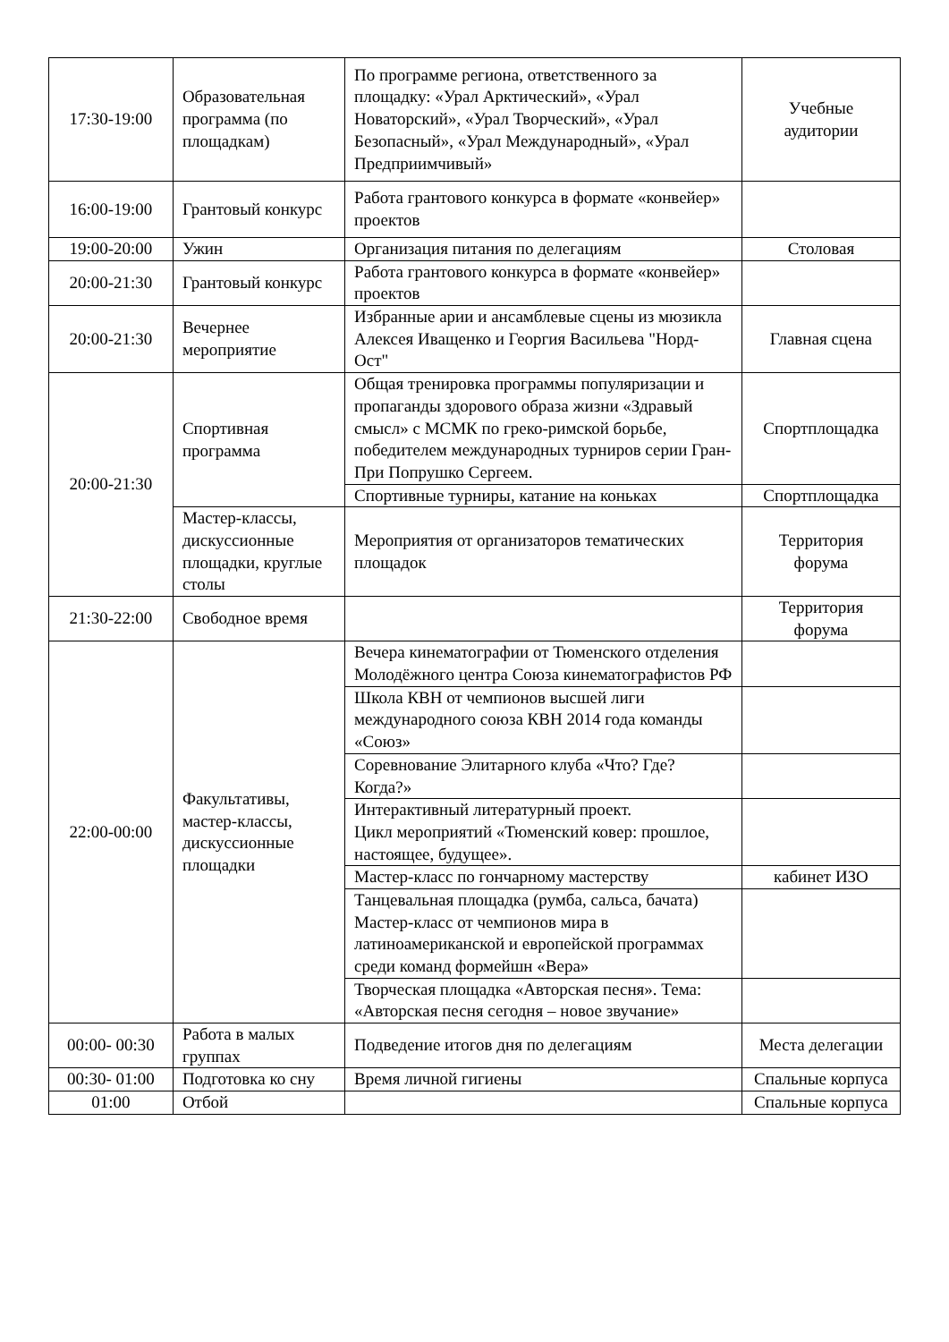| 17:30-19:00 | Образовательная программа (по площадкам) | По программе региона, ответственного за площадку: «Урал Арктический», «Урал Новаторский», «Урал Творческий», «Урал Безопасный», «Урал Международный», «Урал Предприимчивый» | Учебные аудитории |
| 16:00-19:00 | Грантовый конкурс | Работа грантового конкурса в формате «конвейер» проектов | |
| 19:00-20:00 | Ужин | Организация питания по делегациям | Столовая |
| 20:00-21:30 | Грантовый конкурс | Работа грантового конкурса в формате «конвейер» проектов | |
| 20:00-21:30 | Вечернее мероприятие | Избранные арии и ансамблевые сцены из мюзикла Алексея Иващенко и Георгия Васильева "Норд-Ост" | Главная сцена |
| 20:00-21:30 | Спортивная программа | Общая тренировка программы популяризации и пропаганды здорового образа жизни «Здравый смысл» с МСМК по греко-римской борьбе, победителем международных турниров серии Гран-При Попрушко Сергеем. | Спортплощадка |
| | | Спортивные турниры, катание на коньках | Спортплощадка |
| | Мастер-классы, дискуссионные площадки, круглые столы | Мероприятия от организаторов тематических площадок | Территория форума |
| 21:30-22:00 | Свободное время | | Территория форума |
| 22:00-00:00 | Факультативы, мастер-классы, дискуссионные площадки | Вечера кинематографии от Тюменского отделения Молодёжного центра Союза кинематографистов РФ | |
| | | Школа КВН от чемпионов высшей лиги международного союза КВН 2014 года команды «Союз» | |
| | | Соревнование Элитарного клуба «Что? Где? Когда?» | |
| | | Интерактивный литературный проект. Цикл мероприятий «Тюменский ковер: прошлое, настоящее, будущее». | |
| | | Мастер-класс по гончарному мастерству | кабинет ИЗО |
| | | Танцевальная площадка (румба, сальса, бачата) Мастер-класс от чемпионов мира в латиноамериканской и европейской программах среди команд формейшн «Вера» | |
| | | Творческая площадка «Авторская песня». Тема: «Авторская песня сегодня – новое звучание» | |
| 00:00- 00:30 | Работа в малых группах | Подведение итогов дня по делегациям | Места делегации |
| 00:30- 01:00 | Подготовка ко сну | Время личной гигиены | Спальные корпуса |
| 01:00 | Отбой | | Спальные корпуса |